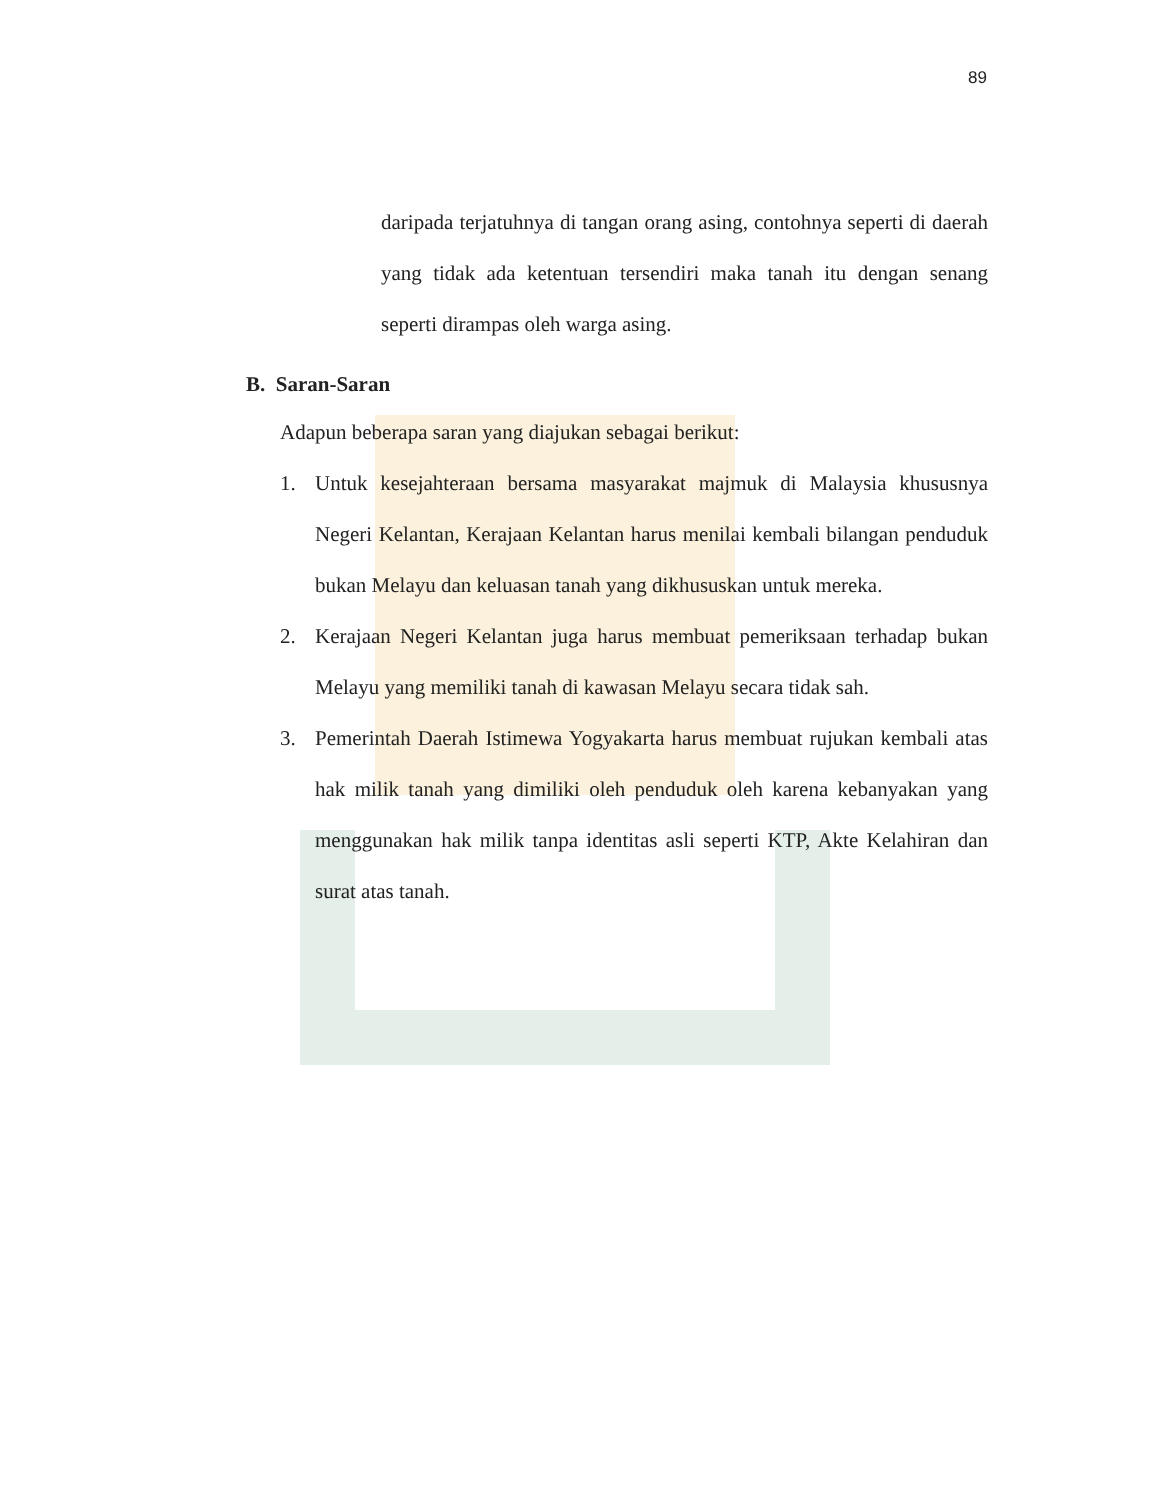89
daripada terjatuhnya di tangan orang asing, contohnya seperti di daerah yang tidak ada ketentuan tersendiri maka tanah itu dengan senang seperti dirampas oleh warga asing.
B. Saran-Saran
Adapun beberapa saran yang diajukan sebagai berikut:
1. Untuk kesejahteraan bersama masyarakat majmuk di Malaysia khususnya Negeri Kelantan, Kerajaan Kelantan harus menilai kembali bilangan penduduk bukan Melayu dan keluasan tanah yang dikhususkan untuk mereka.
2. Kerajaan Negeri Kelantan juga harus membuat pemeriksaan terhadap bukan Melayu yang memiliki tanah di kawasan Melayu secara tidak sah.
3. Pemerintah Daerah Istimewa Yogyakarta harus membuat rujukan kembali atas hak milik tanah yang dimiliki oleh penduduk oleh karena kebanyakan yang menggunakan hak milik tanpa identitas asli seperti KTP, Akte Kelahiran dan surat atas tanah.